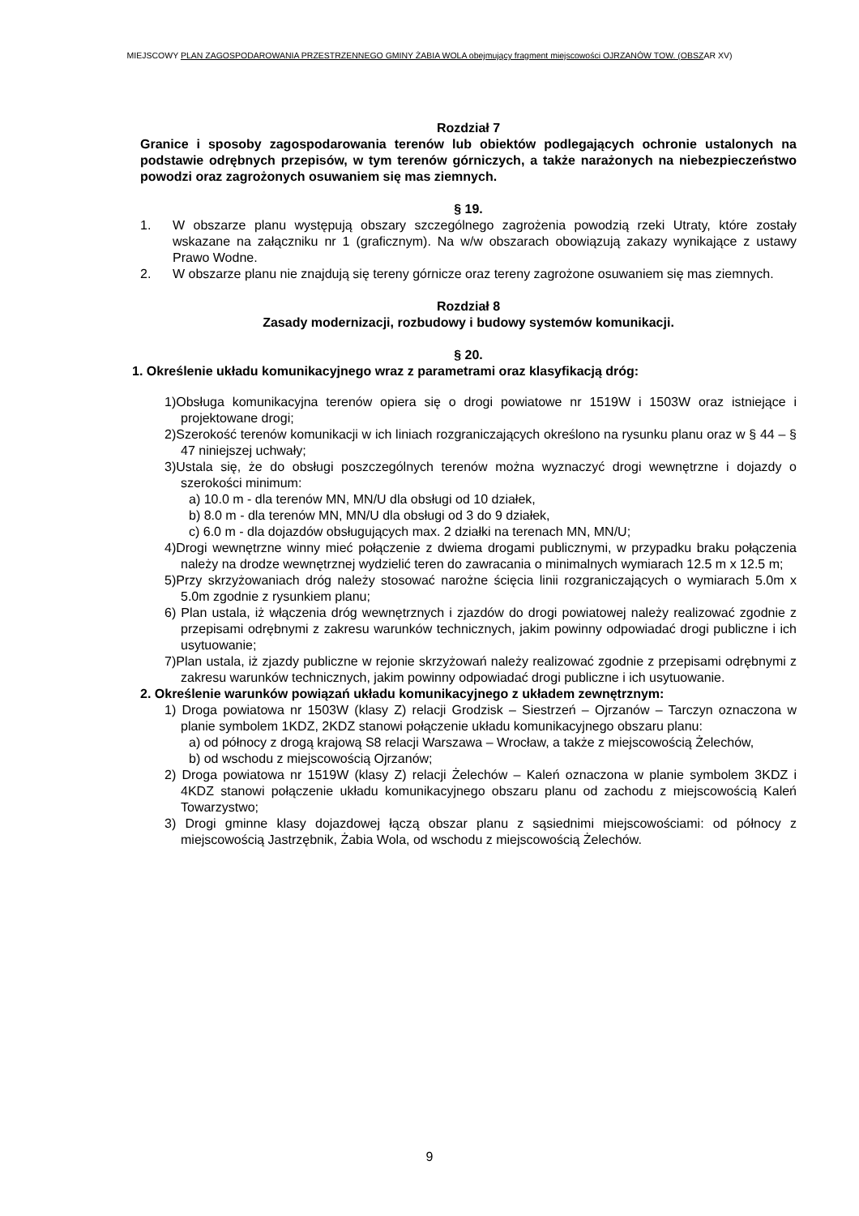MIEJSCOWY PLAN ZAGOSPODAROWANIA PRZESTRZENNEGO GMINY ŻABIA WOLA obejmujący fragment miejscowości OJRZANÓW TOW. (OBSZAR XV)
Rozdział 7
Granice i sposoby zagospodarowania terenów lub obiektów podlegających ochronie ustalonych na podstawie odrębnych przepisów, w tym terenów górniczych, a także narażonych na niebezpieczeństwo powodzi oraz zagrożonych osuwaniem się mas ziemnych.
§ 19.
1. W obszarze planu występują obszary szczególnego zagrożenia powodzią rzeki Utraty, które zostały wskazane na załączniku nr 1 (graficznym). Na w/w obszarach obowiązują zakazy wynikające z ustawy Prawo Wodne.
2. W obszarze planu nie znajdują się tereny górnicze oraz tereny zagrożone osuwaniem się mas ziemnych.
Rozdział 8
Zasady modernizacji, rozbudowy i budowy systemów komunikacji.
§ 20.
1. Określenie układu komunikacyjnego wraz z parametrami oraz klasyfikacją dróg:
1)Obsługa komunikacyjna terenów opiera się o drogi powiatowe nr 1519W i 1503W oraz istniejące i projektowane drogi;
2)Szerokość terenów komunikacji w ich liniach rozgraniczających określono na rysunku planu oraz w § 44 – § 47 niniejszej uchwały;
3)Ustala się, że do obsługi poszczególnych terenów można wyznaczyć drogi wewnętrzne i dojazdy o szerokości minimum:
a) 10.0 m - dla terenów MN, MN/U dla obsługi od 10 działek,
b) 8.0 m - dla terenów MN, MN/U dla obsługi od 3 do 9 działek,
c) 6.0 m - dla dojazdów obsługujących max. 2 działki na terenach MN, MN/U;
4)Drogi wewnętrzne winny mieć połączenie z dwiema drogami publicznymi, w przypadku braku połączenia należy na drodze wewnętrznej wydzielić teren do zawracania o minimalnych wymiarach 12.5 m x 12.5 m;
5)Przy skrzyżowaniach dróg należy stosować narożne ścięcia linii rozgraniczających o wymiarach 5.0m x 5.0m zgodnie z rysunkiem planu;
6) Plan ustala, iż włączenia dróg wewnętrznych i zjazdów do drogi powiatowej należy realizować zgodnie z przepisami odrębnymi z zakresu warunków technicznych, jakim powinny odpowiadać drogi publiczne i ich usytuowanie;
7)Plan ustala, iż zjazdy publiczne w rejonie skrzyżowań należy realizować zgodnie z przepisami odrębnymi z zakresu warunków technicznych, jakim powinny odpowiadać drogi publiczne i ich usytuowanie.
2. Określenie warunków powiązań układu komunikacyjnego z układem zewnętrznym:
1) Droga powiatowa nr 1503W (klasy Z) relacji Grodzisk – Siestrzeń – Ojrzanów – Tarczyn oznaczona w planie symbolem 1KDZ, 2KDZ stanowi połączenie układu komunikacyjnego obszaru planu:
a) od północy z drogą krajową S8 relacji Warszawa – Wrocław, a także z miejscowością Żelechów,
b) od wschodu z miejscowością Ojrzanów;
2) Droga powiatowa nr 1519W (klasy Z) relacji Żelechów – Kaleń oznaczona w planie symbolem 3KDZ i 4KDZ stanowi połączenie układu komunikacyjnego obszaru planu od zachodu z miejscowością Kaleń Towarzystwo;
3) Drogi gminne klasy dojazdowej łączą obszar planu z sąsiednimi miejscowościami: od północy z miejscowością Jastrzębnik, Żabia Wola, od wschodu z miejscowością Żelechów.
9